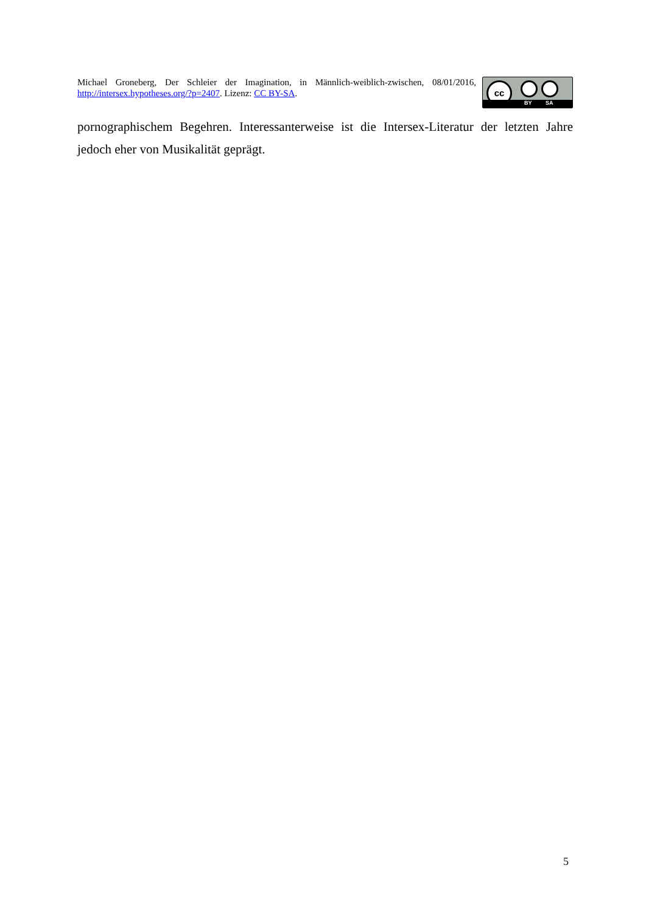Michael Groneberg, Der Schleier der Imagination, in Männlich-weiblich-zwischen, 08/01/2016, http://intersex.hypotheses.org/?p=2407. Lizenz: CC BY-SA.
cc
BY SA
pornographischem Begehren. Interessanterweise ist die Intersex-Literatur der letzten Jahre jedoch eher von Musikalität geprägt.
5